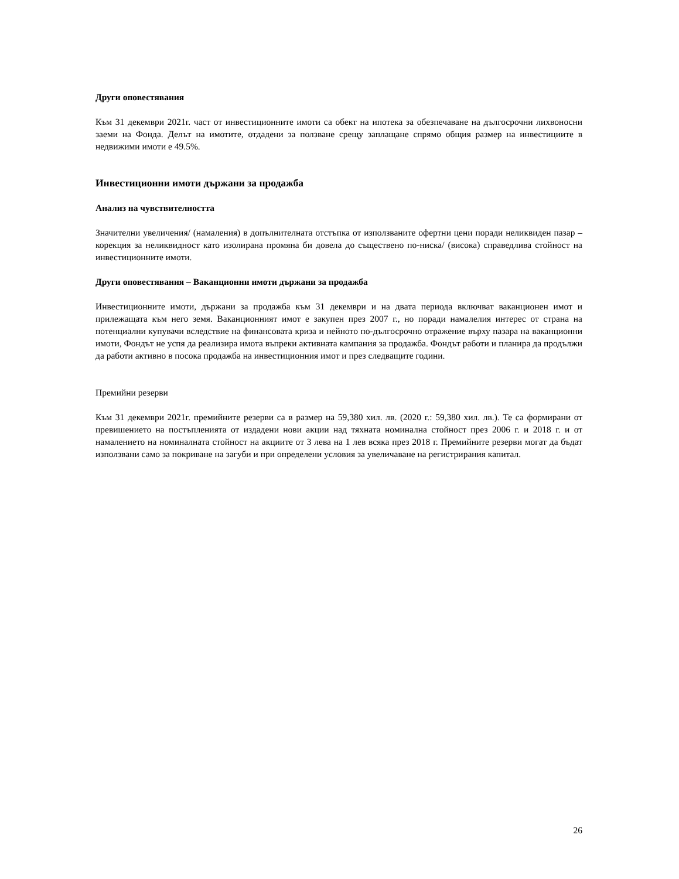Други оповестявания
Към 31 декември 2021г. част от инвестиционните имоти са обект на ипотека за обезпечаване на дългосрочни лихвоносни заеми на Фонда. Делът на имотите, отдадени за ползване срещу заплащане спрямо общия размер на инвестициите в недвижими имоти е 49.5%.
Инвестиционни имоти държани за продажба
Анализ на чувствителността
Значителни увеличения/ (намаления) в допълнителната отстъпка от използваните офертни цени поради неликвиден пазар – корекция за неликвидност като изолирана промяна би довела до съществено по-ниска/ (висока) справедлива стойност на инвестиционните имоти.
Други оповестявания – Ваканционни имоти държани за продажба
Инвестиционните имоти, държани за продажба към 31 декември и на двата периода включват ваканционен имот и прилежащата към него земя. Ваканционният имот е закупен през 2007 г., но поради намалелия интерес от страна на потенциални купувачи вследствие на финансовата криза и нейното по-дългосрочно отражение върху пазара на ваканционни имоти, Фондът не успя да реализира имота въпреки активната кампания за продажба. Фондът работи и планира да продължи да работи активно в посока продажба на инвестиционния имот и през следващите години.
Премийни резерви
Към 31 декември 2021г. премийните резерви са в размер на 59,380 хил. лв. (2020 г.: 59,380 хил. лв.). Те са формирани от превишението на постъпленията от издадени нови акции над тяхната номинална стойност през 2006 г. и 2018 г. и от намалението на номиналната стойност на акциите от 3 лева на 1 лев всяка през 2018 г. Премийните резерви могат да бъдат използвани само за покриване на загуби и при определени условия за увеличаване на регистрирания капитал.
26